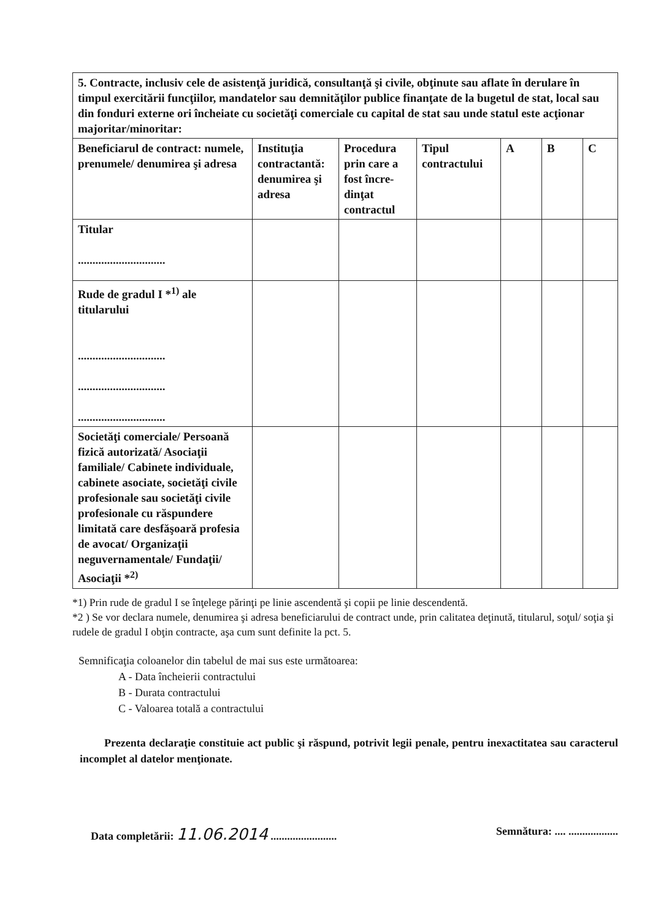| 5. Contracte, inclusiv cele de asistenţă juridică, consultanţă şi civile, obţinute sau aflate în derulare în timpul exercitării funcţiilor, mandatelor sau demnităţilor publice finanţate de la bugetul de stat, local sau din fonduri externe ori încheiate cu societăţi comerciale cu capital de stat sau unde statul este acţionar majoritar/minoritar: | | | | | | |
| Beneficiarul de contract: numele, prenumele/ denumirea şi adresa | Instituţia contractantă: denumirea şi adresa | Procedura prin care a fost încre-dinţat contractul | Tipul contractului | A | B | C |
| Titular .............................. | | | | | | |
| Rude de gradul I *<sup>1)</sup> ale titularului .............................. .............................. .............................. | | | | | | |
| Societăţi comerciale/ Persoană fizică autorizată/ Asociaţii familiale/ Cabinete individuale, cabinete asociate, societăţi civile profesionale sau societăţi civile profesionale cu răspundere limitată care desfăşoară profesia de avocat/ Organizaţii neguvernamentale/ Fundaţii/ Asociaţii *<sup>2)</sup> | | | | | | |
*1) Prin rude de gradul I se înţelege părinţi pe linie ascendentă şi copii pe linie descendentă.
*2 ) Se vor declara numele, denumirea şi adresa beneficiarului de contract unde, prin calitatea deţinută, titularul, soţul/ soţia şi rudele de gradul I obţin contracte, aşa cum sunt definite la pct. 5.
Semnificaţia coloanelor din tabelul de mai sus este următoarea:
A - Data încheierii contractului
B - Durata contractului
C - Valoarea totală a contractului
Prezenta declaraţie constituie act public şi răspund, potrivit legii penale, pentru inexactitatea sau caracterul incomplet al datelor menţionate.
Data completării: 11.06.2014 ........................ Semnătura: .... ..................